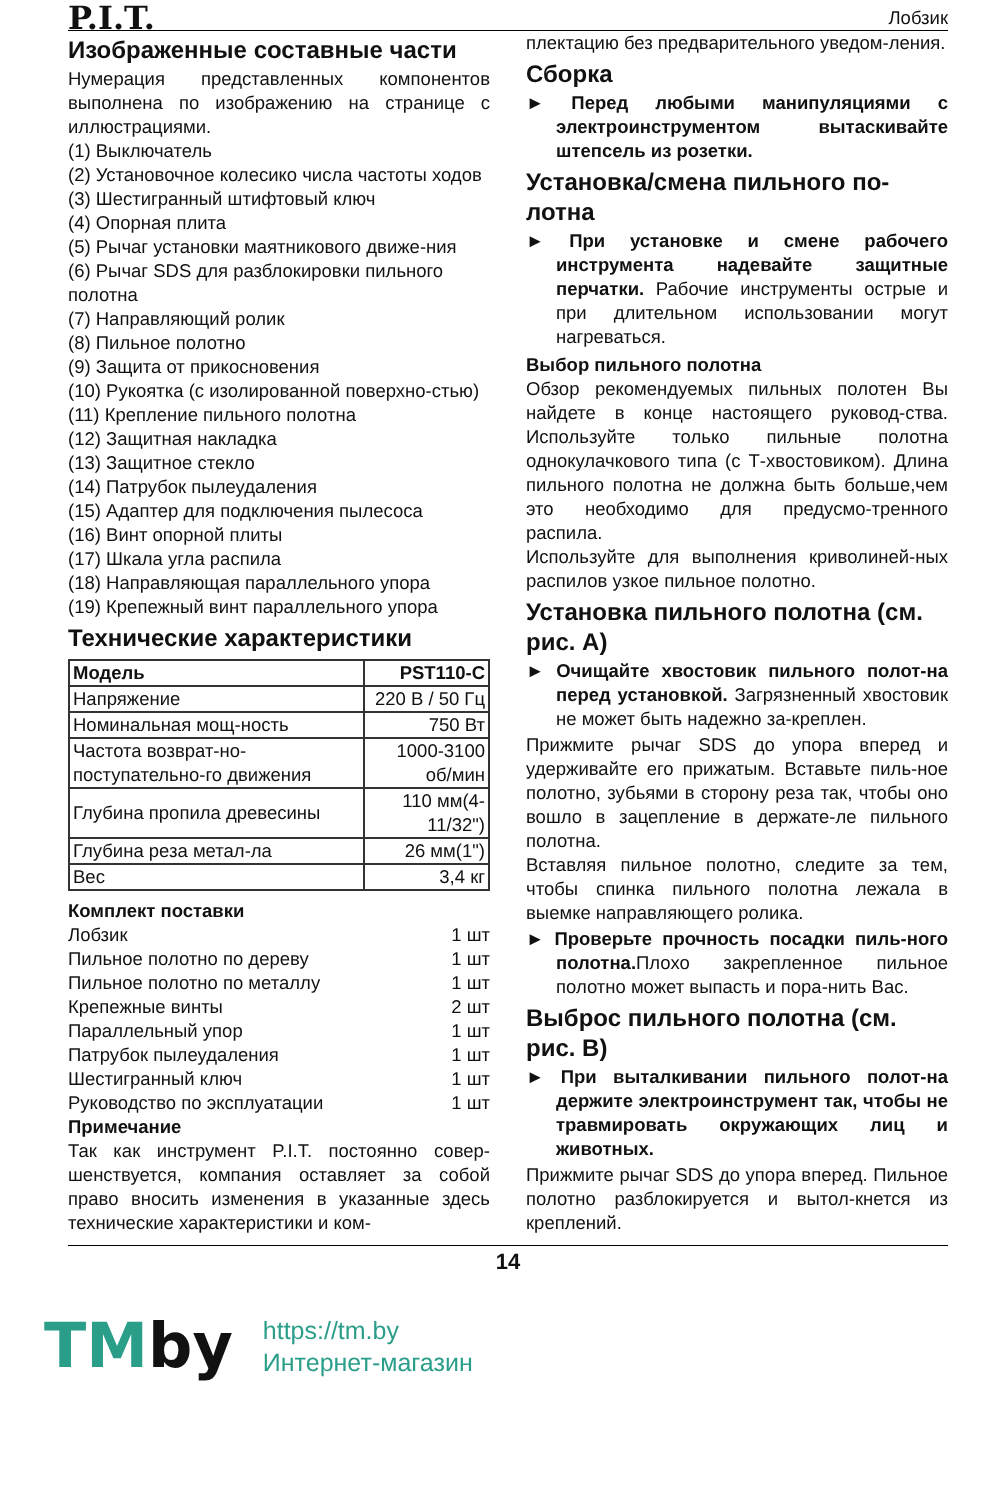P.I.T.
Лобзик
Изображенные составные части
Нумерация представленных компонентов выполнена по изображению на странице с иллюстрациями.
(1) Выключатель
(2) Установочное колесико числа частоты ходов
(3) Шестигранный штифтовый ключ
(4) Опорная плита
(5) Рычаг установки маятникового движе-ния
(6) Рычаг SDS для разблокировки пильного полотна
(7) Направляющий ролик
(8) Пильное полотно
(9) Защита от прикосновения
(10) Рукоятка (с изолированной поверхно-стью)
(11) Крепление пильного полотна
(12) Защитная накладка
(13) Защитное стекло
(14) Патрубок пылеудаления
(15) Адаптер для подключения пылесоса
(16) Винт опорной плиты
(17) Шкала угла распила
(18) Направляющая параллельного упора
(19) Крепежный винт параллельного упора
Технические характеристики
| Модель | PST110-C |
| Напряжение | 220 В / 50 Гц |
| Номинальная мощ-ность | 750 Вт |
| Частота возврат-но-поступательно-го движения | 1000-3100 об/мин |
| Глубина пропила древесины | 110 мм(4-11/32") |
| Глубина реза метал-ла | 26 мм(1") |
| Вес | 3,4 кг |
Комплект поставки
Лобзик 1 шт
Пильное полотно по дереву 1 шт
Пильное полотно по металлу 1 шт
Крепежные винты 2 шт
Параллельный упор 1 шт
Патрубок пылеудаления 1 шт
Шестигранный ключ 1 шт
Руководство по эксплуатации 1 шт
Примечание
Так как инструмент P.I.T. постоянно совер-шенствуется, компания оставляет за собой право вносить изменения в указанные здесь технические характеристики и ком-
плектацию без предварительного уведом-ления.
Сборка
► Перед любыми манипуляциями с электроинструментом вытаскивайте штепсель из розетки.
Установка/смена пильного по-лотна
► При установке и смене рабочего инструмента надевайте защитные перчатки. Рабочие инструменты острые и при длительном использовании могут нагреваться.
Выбор пильного полотна
Обзор рекомендуемых пильных полотен Вы найдете в конце настоящего руковод-ства. Используйте только пильные полотна однокулачкового типа (с Т-хвостовиком). Длина пильного полотна не должна быть больше,чем это необходимо для предусмо-тренного распила.
Используйте для выполнения криволиней-ных распилов узкое пильное полотно.
Установка пильного полотна (см. рис. A)
► Очищайте хвостовик пильного полот-на перед установкой. Загрязненный хвостовик не может быть надежно за-креплен.
Прижмите рычаг SDS до упора вперед и удерживайте его прижатым. Вставьте пиль-ное полотно, зубьями в сторону реза так, чтобы оно вошло в зацепление в держате-ле пильного полотна.
Вставляя пильное полотно, следите за тем, чтобы спинка пильного полотна лежала в выемке направляющего ролика.
► Проверьте прочность посадки пиль-ного полотна. Плохо закрепленное пильное полотно может выпасть и пора-нить Вас.
Выброс пильного полотна (см. рис. B)
► При выталкивании пильного полот-на держите электроинструмент так, чтобы не травмировать окружающих лиц и животных.
Прижмите рычаг SDS до упора вперед. Пильное полотно разблокируется и вытол-кнется из креплений.
14
TMby
https://tm.by
Интернет-магазин